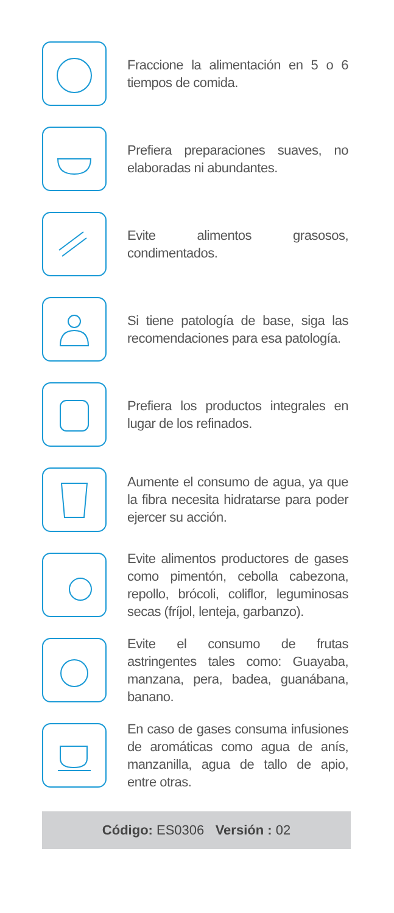Fraccione la alimentación en 5 o 6 tiempos de comida.
Prefiera preparaciones suaves, no elaboradas ni abundantes.
Evite alimentos grasosos, condimentados.
Si tiene patología de base, siga las recomendaciones para esa patología.
Prefiera los productos integrales en lugar de los refinados.
Aumente el consumo de agua, ya que la fibra necesita hidratarse para poder ejercer su acción.
Evite alimentos productores de gases como pimentón, cebolla cabezona, repollo, brócoli, coliflor, leguminosas secas (fríjol, lenteja, garbanzo).
Evite el consumo de frutas astringentes tales como: Guayaba, manzana, pera, badea, guanábana, banano.
En caso de gases consuma infusiones de aromáticas como agua de anís, manzanilla, agua de tallo de apio, entre otras.
Código: ES0306 Versión : 02